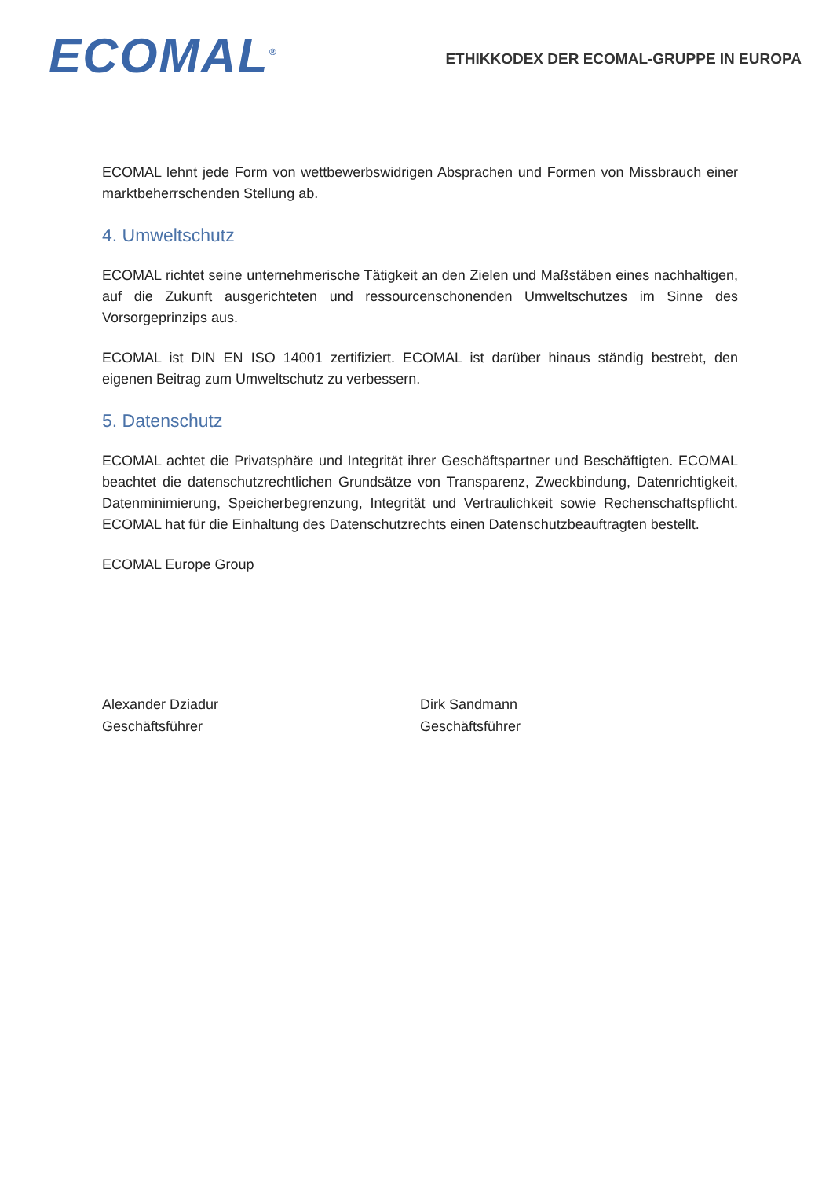ECOMAL<sup>®</sup>
ETHIKKODEX DER ECOMAL-GRUPPE IN EUROPA
ECOMAL lehnt jede Form von wettbewerbswidrigen Absprachen und Formen von Missbrauch einer marktbeherrschenden Stellung ab.
4. Umweltschutz
ECOMAL richtet seine unternehmerische Tätigkeit an den Zielen und Maßstäben eines nachhaltigen, auf die Zukunft ausgerichteten und ressourcenschonenden Umweltschutzes im Sinne des Vorsorgeprinzips aus.
ECOMAL ist DIN EN ISO 14001 zertifiziert. ECOMAL ist darüber hinaus ständig bestrebt, den eigenen Beitrag zum Umweltschutz zu verbessern.
5. Datenschutz
ECOMAL achtet die Privatsphäre und Integrität ihrer Geschäftspartner und Beschäftigten. ECOMAL beachtet die datenschutzrechtlichen Grundsätze von Transparenz, Zweckbindung, Datenrichtigkeit, Datenminimierung, Speicherbegrenzung, Integrität und Vertraulichkeit sowie Rechenschaftspflicht. ECOMAL hat für die Einhaltung des Datenschutzrechts einen Datenschutzbeauftragten bestellt.
ECOMAL Europe Group
Alexander Dziadur
Geschäftsführer
Dirk Sandmann
Geschäftsführer